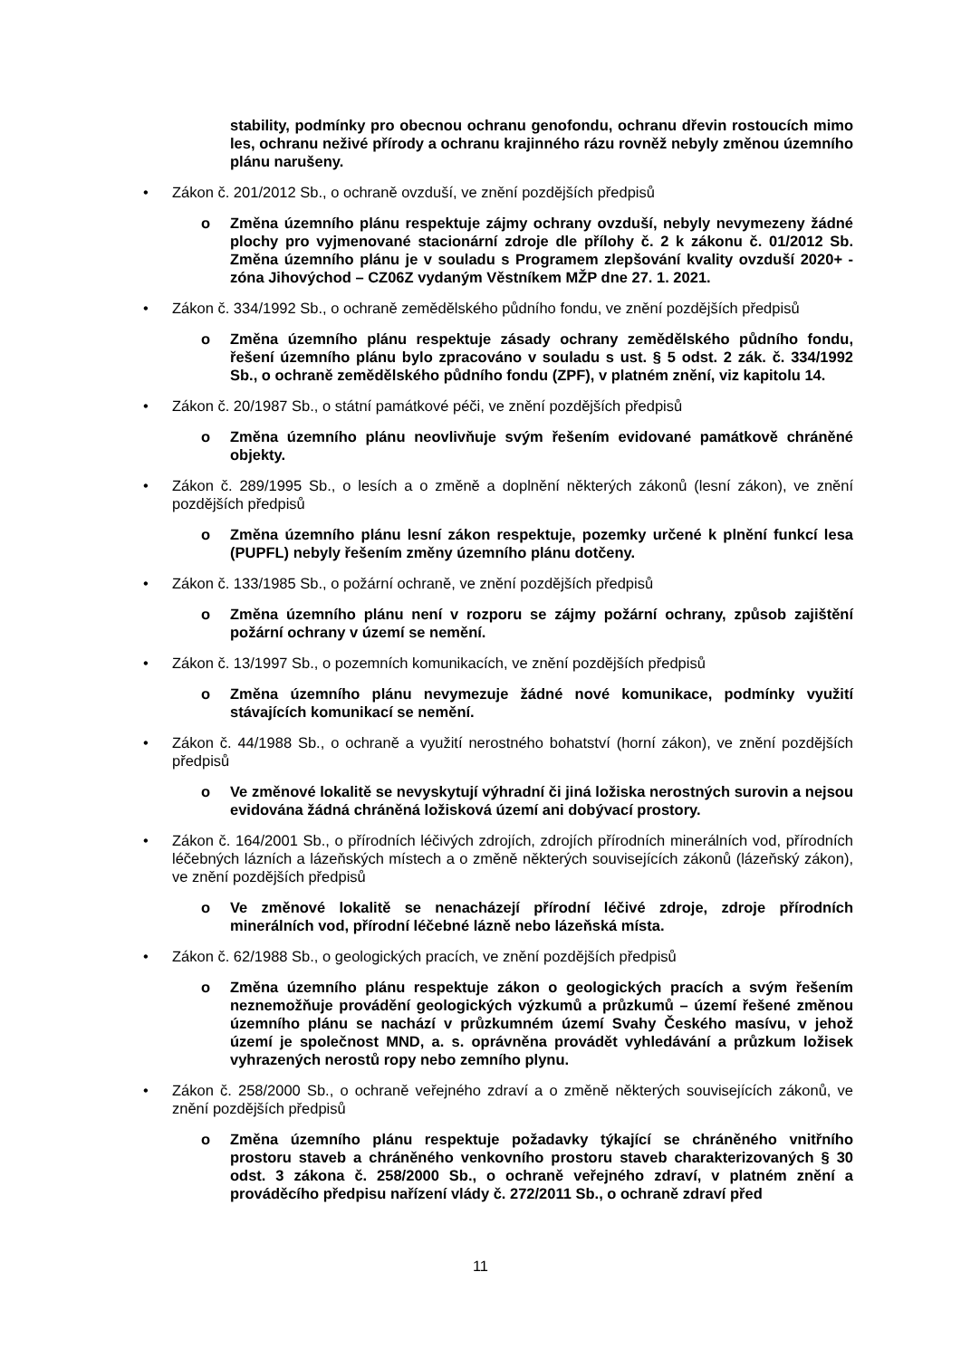stability, podmínky pro obecnou ochranu genofondu, ochranu dřevin rostoucích mimo les, ochranu neživé přírody a ochranu krajinného rázu rovněž nebyly změnou územního plánu narušeny.
• Zákon č. 201/2012 Sb., o ochraně ovzduší, ve znění pozdějších předpisů
o Změna územního plánu respektuje zájmy ochrany ovzduší, nebyly nevymezeny žádné plochy pro vyjmenované stacionární zdroje dle přílohy č. 2 k zákonu č. 01/2012 Sb. Změna územního plánu je v souladu s Programem zlepšování kvality ovzduší 2020+ - zóna Jihovýchod – CZ06Z vydaným Věstníkem MŽP dne 27. 1. 2021.
• Zákon č. 334/1992 Sb., o ochraně zemědělského půdního fondu, ve znění pozdějších předpisů
o Změna územního plánu respektuje zásady ochrany zemědělského půdního fondu, řešení územního plánu bylo zpracováno v souladu s ust. § 5 odst. 2 zák. č. 334/1992 Sb., o ochraně zemědělského půdního fondu (ZPF), v platném znění, viz kapitolu 14.
• Zákon č. 20/1987 Sb., o státní památkové péči, ve znění pozdějších předpisů
o Změna územního plánu neovlivňuje svým řešením evidované památkově chráněné objekty.
• Zákon č. 289/1995 Sb., o lesích a o změně a doplnění některých zákonů (lesní zákon), ve znění pozdějších předpisů
o Změna územního plánu lesní zákon respektuje, pozemky určené k plnění funkcí lesa (PUPFL) nebyly řešením změny územního plánu dotčeny.
• Zákon č. 133/1985 Sb., o požární ochraně, ve znění pozdějších předpisů
o Změna územního plánu není v rozporu se zájmy požární ochrany, způsob zajištění požární ochrany v území se nemění.
• Zákon č. 13/1997 Sb., o pozemních komunikacích, ve znění pozdějších předpisů
o Změna územního plánu nevymezuje žádné nové komunikace, podmínky využití stávajících komunikací se nemění.
• Zákon č. 44/1988 Sb., o ochraně a využití nerostného bohatství (horní zákon), ve znění pozdějších předpisů
o Ve změnové lokalitě se nevyskytují výhradní či jiná ložiska nerostných surovin a nejsou evidována žádná chráněná ložisková území ani dobývací prostory.
• Zákon č. 164/2001 Sb., o přírodních léčivých zdrojích, zdrojích přírodních minerálních vod, přírodních léčebných lázních a lázeňských místech a o změně některých souvisejících zákonů (lázeňský zákon), ve znění pozdějších předpisů
o Ve změnové lokalitě se nenacházejí přírodní léčivé zdroje, zdroje přírodních minerálních vod, přírodní léčebné lázně nebo lázeňská místa.
• Zákon č. 62/1988 Sb., o geologických pracích, ve znění pozdějších předpisů
o Změna územního plánu respektuje zákon o geologických pracích a svým řešením neznemožňuje provádění geologických výzkumů a průzkumů – území řešené změnou územního plánu se nachází v průzkumném území Svahy Českého masívu, v jehož území je společnost MND, a. s. oprávněna provádět vyhledávání a průzkum ložisek vyhrazených nerostů ropy nebo zemního plynu.
• Zákon č. 258/2000 Sb., o ochraně veřejného zdraví a o změně některých souvisejících zákonů, ve znění pozdějších předpisů
o Změna územního plánu respektuje požadavky týkající se chráněného vnitřního prostoru staveb a chráněného venkovního prostoru staveb charakterizovaných § 30 odst. 3 zákona č. 258/2000 Sb., o ochraně veřejného zdraví, v platném znění a prováděcího předpisu nařízení vlády č. 272/2011 Sb., o ochraně zdraví před
11